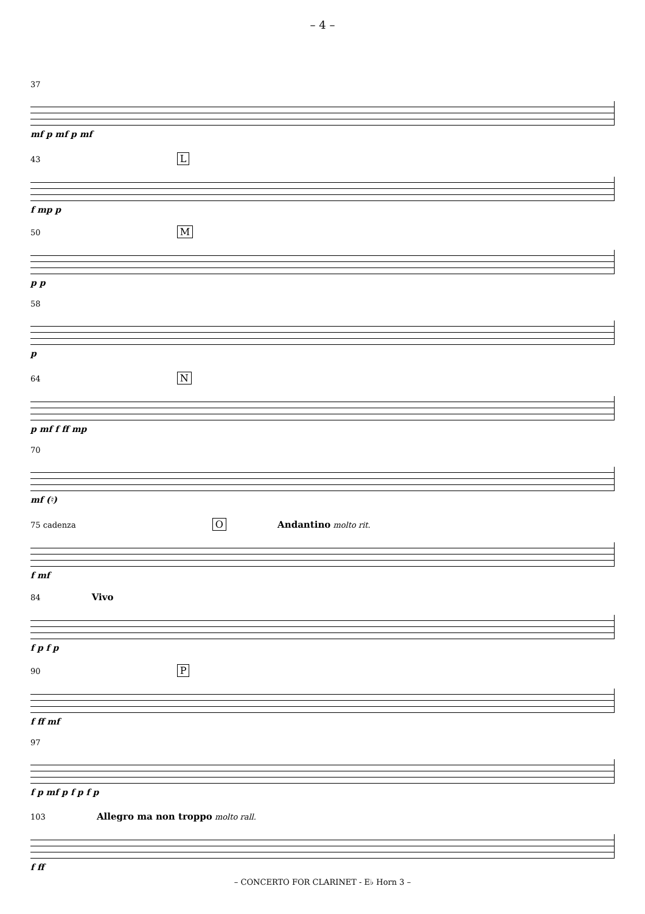– 4 –
37
mf p mf p mf
43 L
f mp p
50 M
p p
58
p
64 N
p mf f ff mp
70
mf (♮)
75 cadenza O Andantino molto rit.
f mf
84 Vivo
f p f p
90 P
f ff mf
97
f p mf p f p f p
103 Allegro ma non troppo molto rall.
f ff
– CONCERTO FOR CLARINET - E♭ Horn 3 –